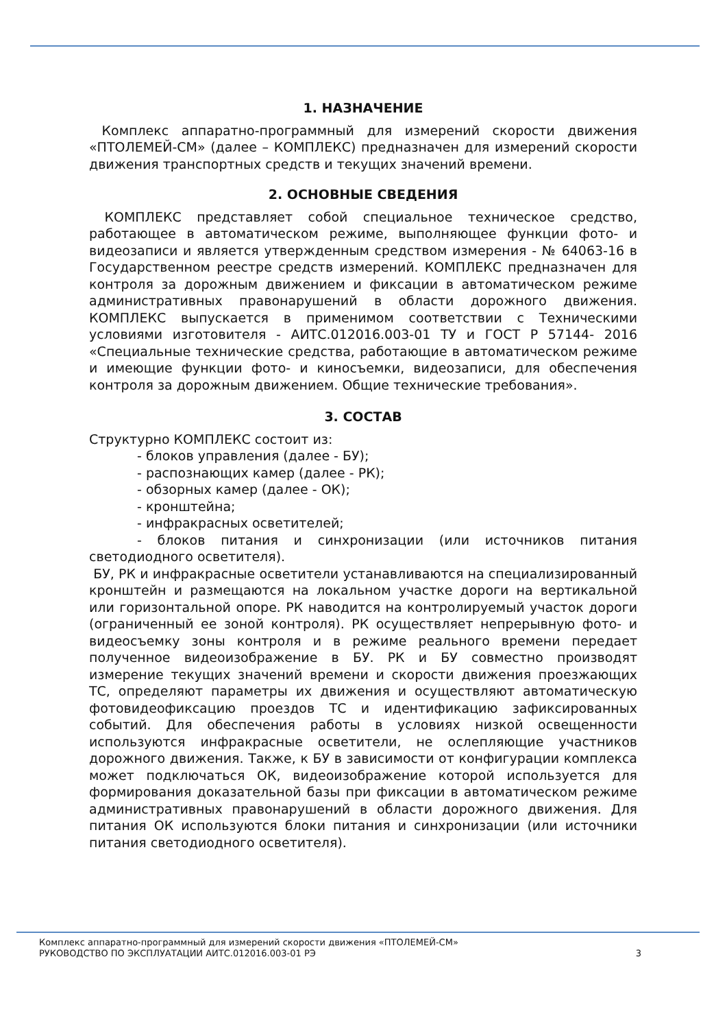1. НАЗНАЧЕНИЕ
Комплекс аппаратно-программный для измерений скорости движения «ПТОЛЕМЕЙ-СМ» (далее – КОМПЛЕКС) предназначен для измерений скорости движения транспортных средств и текущих значений времени.
2. ОСНОВНЫЕ СВЕДЕНИЯ
КОМПЛЕКС представляет собой специальное техническое средство, работающее в автоматическом режиме, выполняющее функции фото- и видеозаписи и является утвержденным средством измерения - № 64063-16 в Государственном реестре средств измерений. КОМПЛЕКС предназначен для контроля за дорожным движением и фиксации в автоматическом режиме административных правонарушений в области дорожного движения. КОМПЛЕКС выпускается в применимом соответствии с Техническими условиями изготовителя - АИТС.012016.003-01 ТУ и ГОСТ Р 57144- 2016 «Специальные технические средства, работающие в автоматическом режиме и имеющие функции фото- и киносъемки, видеозаписи, для обеспечения контроля за дорожным движением. Общие технические требования».
3. СОСТАВ
Структурно КОМПЛЕКС состоит из:
- блоков управления (далее - БУ);
- распознающих камер (далее - РК);
- обзорных камер (далее - ОК);
- кронштейна;
- инфракрасных осветителей;
- блоков питания и синхронизации (или источников питания светодиодного осветителя).
БУ, РК и инфракрасные осветители устанавливаются на специализированный кронштейн и размещаются на локальном участке дороги на вертикальной или горизонтальной опоре. РК наводится на контролируемый участок дороги (ограниченный ее зоной контроля). РК осуществляет непрерывную фото- и видеосъемку зоны контроля и в режиме реального времени передает полученное видеоизображение в БУ. РК и БУ совместно производят измерение текущих значений времени и скорости движения проезжающих ТС, определяют параметры их движения и осуществляют автоматическую фотовидеофиксацию проездов ТС и идентификацию зафиксированных событий. Для обеспечения работы в условиях низкой освещенности используются инфракрасные осветители, не ослепляющие участников дорожного движения. Также, к БУ в зависимости от конфигурации комплекса может подключаться ОК, видеоизображение которой используется для формирования доказательной базы при фиксации в автоматическом режиме административных правонарушений в области дорожного движения. Для питания ОК используются блоки питания и синхронизации (или источники питания светодиодного осветителя).
Комплекс аппаратно-программный для измерений скорости движения «ПТОЛЕМЕЙ-СМ»
РУКОВОДСТВО ПО ЭКСПЛУАТАЦИИ АИТС.012016.003-01 РЭ 3